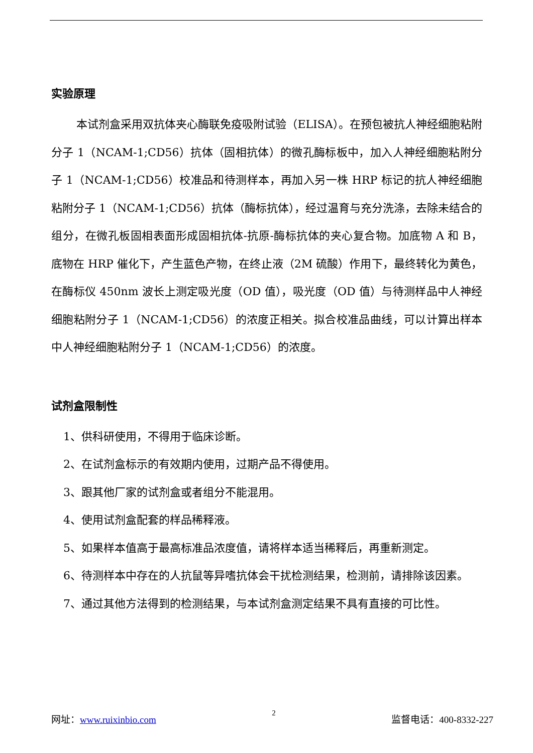实验原理
本试剂盒采用双抗体夹心酶联免疫吸附试验（ELISA）。在预包被抗人神经细胞粘附分子 1（NCAM-1;CD56）抗体（固相抗体）的微孔酶标板中，加入人神经细胞粘附分子 1（NCAM-1;CD56）校准品和待测样本，再加入另一株 HRP 标记的抗人神经细胞粘附分子 1（NCAM-1;CD56）抗体（酶标抗体），经过温育与充分洗涤，去除未结合的组分，在微孔板固相表面形成固相抗体-抗原-酶标抗体的夹心复合物。加底物 A 和 B，底物在 HRP 催化下，产生蓝色产物，在终止液（2M 硫酸）作用下，最终转化为黄色，在酶标仪 450nm 波长上测定吸光度（OD 值），吸光度（OD 值）与待测样品中人神经细胞粘附分子 1（NCAM-1;CD56）的浓度正相关。拟合校准品曲线，可以计算出样本中人神经细胞粘附分子 1（NCAM-1;CD56）的浓度。
试剂盒限制性
1、供科研使用，不得用于临床诊断。
2、在试剂盒标示的有效期内使用，过期产品不得使用。
3、跟其他厂家的试剂盒或者组分不能混用。
4、使用试剂盒配套的样品稀释液。
5、如果样本值高于最高标准品浓度值，请将样本适当稀释后，再重新测定。
6、待测样本中存在的人抗鼠等异嗜抗体会干扰检测结果，检测前，请排除该因素。
7、通过其他方法得到的检测结果，与本试剂盒测定结果不具有直接的可比性。
网址：www.ruixinbio.com 2 监督电话：400-8332-227